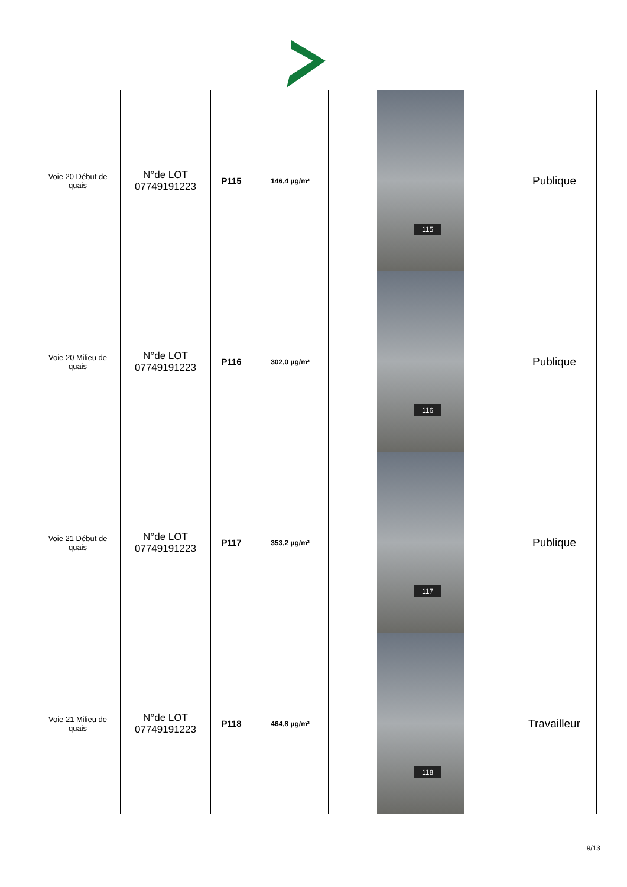| Voie 20 Début de quais | N°de LOT 07749191223 | P115 | 146,4 µg/m² | 115 | Publique |
| Voie 20 Milieu de quais | N°de LOT 07749191223 | P116 | 302,0 µg/m² | 116 | Publique |
| Voie 21 Début de quais | N°de LOT 07749191223 | P117 | 353,2 µg/m² | 117 | Publique |
| Voie 21 Milieu de quais | N°de LOT 07749191223 | P118 | 464,8 µg/m² | 118 | Travailleur |
9/13